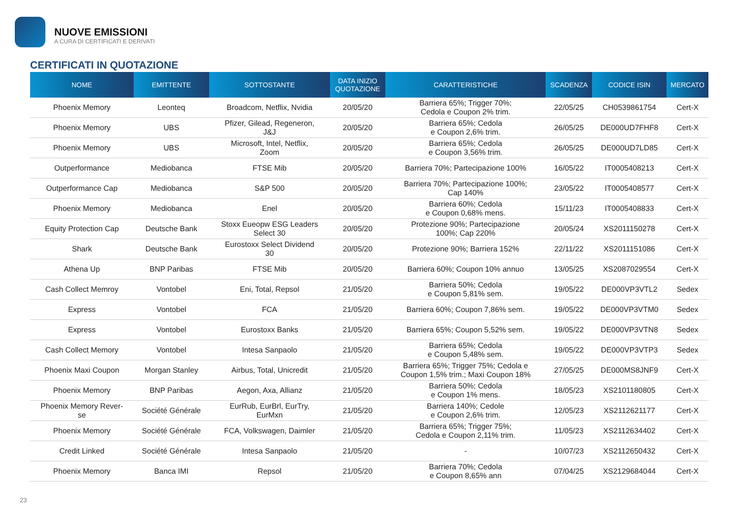NUOVE EMISSIONI
A CURA DI CERTIFICATI E DERIVATI
CERTIFICATI IN QUOTAZIONE
| NOME | EMITTENTE | SOTTOSTANTE | DATA INIZIO QUOTAZIONE | CARATTERISTICHE | SCADENZA | CODICE ISIN | MERCATO |
| --- | --- | --- | --- | --- | --- | --- | --- |
| Phoenix Memory | Leonteq | Broadcom, Netflix, Nvidia | 20/05/20 | Barriera 65%; Trigger 70%; Cedola e Coupon 2% trim. | 22/05/25 | CH0539861754 | Cert-X |
| Phoenix Memory | UBS | Pfizer, Gilead, Regeneron, J&J | 20/05/20 | Barriera 65%; Cedola e Coupon 2,6% trim. | 26/05/25 | DE000UD7FHF8 | Cert-X |
| Phoenix Memory | UBS | Microsoft, Intel, Netflix, Zoom | 20/05/20 | Barriera 65%; Cedola e Coupon 3,56% trim. | 26/05/25 | DE000UD7LD85 | Cert-X |
| Outperformance | Mediobanca | FTSE Mib | 20/05/20 | Barriera 70%; Partecipazione 100% | 16/05/22 | IT0005408213 | Cert-X |
| Outperformance Cap | Mediobanca | S&P 500 | 20/05/20 | Barriera 70%; Partecipazione 100%; Cap 140% | 23/05/22 | IT0005408577 | Cert-X |
| Phoenix Memory | Mediobanca | Enel | 20/05/20 | Barriera 60%; Cedola e Coupon 0,68% mens. | 15/11/23 | IT0005408833 | Cert-X |
| Equity Protection Cap | Deutsche Bank | Stoxx Eueopw ESG Leaders Select 30 | 20/05/20 | Protezione 90%; Partecipazione 100%; Cap 220% | 20/05/24 | XS2011150278 | Cert-X |
| Shark | Deutsche Bank | Eurostoxx Select Dividend 30 | 20/05/20 | Protezione 90%; Barriera 152% | 22/11/22 | XS2011151086 | Cert-X |
| Athena Up | BNP Paribas | FTSE Mib | 20/05/20 | Barriera 60%; Coupon 10% annuo | 13/05/25 | XS2087029554 | Cert-X |
| Cash Collect Memroy | Vontobel | Eni, Total, Repsol | 21/05/20 | Barriera 50%; Cedola e Coupon 5,81% sem. | 19/05/22 | DE000VP3VTL2 | Sedex |
| Express | Vontobel | FCA | 21/05/20 | Barriera 60%; Coupon 7,86% sem. | 19/05/22 | DE000VP3VTM0 | Sedex |
| Express | Vontobel | Eurostoxx Banks | 21/05/20 | Barriera 65%; Coupon 5,52% sem. | 19/05/22 | DE000VP3VTN8 | Sedex |
| Cash Collect Memory | Vontobel | Intesa Sanpaolo | 21/05/20 | Barriera 65%; Cedola e Coupon 5,48% sem. | 19/05/22 | DE000VP3VTP3 | Sedex |
| Phoenix Maxi Coupon | Morgan Stanley | Airbus, Total, Unicredit | 21/05/20 | Barriera 65%; Trigger 75%; Cedola e Coupon 1,5% trim.; Maxi Coupon 18% | 27/05/25 | DE000MS8JNF9 | Cert-X |
| Phoenix Memory | BNP Paribas | Aegon, Axa, Allianz | 21/05/20 | Barriera 50%; Cedola e Coupon 1% mens. | 18/05/23 | XS2101180805 | Cert-X |
| Phoenix Memory Rever- se | Société Générale | EurRub, EurBrl, EurTry, EurMxn | 21/05/20 | Barriera 140%; Cedole e Coupon 2,6% trim. | 12/05/23 | XS2112621177 | Cert-X |
| Phoenix Memory | Société Générale | FCA, Volkswagen, Daimler | 21/05/20 | Barriera 65%; Trigger 75%; Cedola e Coupon 2,11% trim. | 11/05/23 | XS2112634402 | Cert-X |
| Credit Linked | Société Générale | Intesa Sanpaolo | 21/05/20 | - | 10/07/23 | XS2112650432 | Cert-X |
| Phoenix Memory | Banca IMI | Repsol | 21/05/20 | Barriera 70%; Cedola e Coupon 8,65% ann | 07/04/25 | XS2129684044 | Cert-X |
23